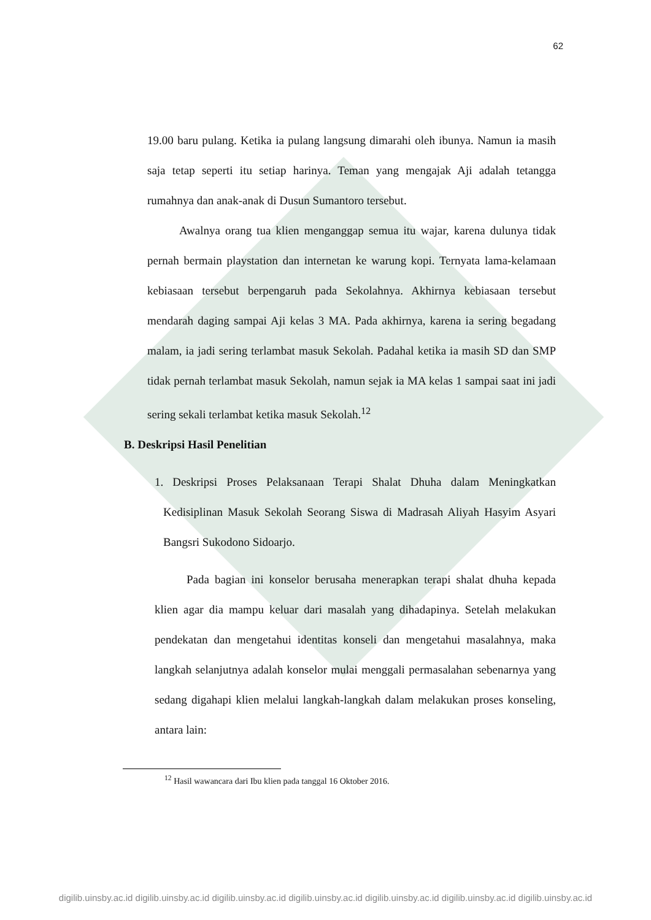62
19.00 baru pulang. Ketika ia pulang langsung dimarahi oleh ibunya. Namun ia masih saja tetap seperti itu setiap harinya. Teman yang mengajak Aji adalah tetangga rumahnya dan anak-anak di Dusun Sumantoro tersebut.
Awalnya orang tua klien menganggap semua itu wajar, karena dulunya tidak pernah bermain playstation dan internetan ke warung kopi. Ternyata lama-kelamaan kebiasaan tersebut berpengaruh pada Sekolahnya. Akhirnya kebiasaan tersebut mendarah daging sampai Aji kelas 3 MA. Pada akhirnya, karena ia sering begadang malam, ia jadi sering terlambat masuk Sekolah. Padahal ketika ia masih SD dan SMP tidak pernah terlambat masuk Sekolah, namun sejak ia MA kelas 1 sampai saat ini jadi sering sekali terlambat ketika masuk Sekolah.<sup>12</sup>
B. Deskripsi Hasil Penelitian
1.
Deskripsi Proses Pelaksanaan Terapi Shalat Dhuha dalam Meningkatkan Kedisiplinan Masuk Sekolah Seorang Siswa di Madrasah Aliyah Hasyim Asyari Bangsri Sukodono Sidoarjo.
Pada bagian ini konselor berusaha menerapkan terapi shalat dhuha kepada klien agar dia mampu keluar dari masalah yang dihadapinya. Setelah melakukan pendekatan dan mengetahui identitas konseli dan mengetahui masalahnya, maka langkah selanjutnya adalah konselor mulai menggali permasalahan sebenarnya yang sedang digahapi klien melalui langkah-langkah dalam melakukan proses konseling, antara lain:
<sup>12</sup> Hasil wawancara dari Ibu klien pada tanggal 16 Oktober 2016.
digilib.uinsby.ac.id digilib.uinsby.ac.id digilib.uinsby.ac.id digilib.uinsby.ac.id digilib.uinsby.ac.id digilib.uinsby.ac.id digilib.uinsby.ac.id